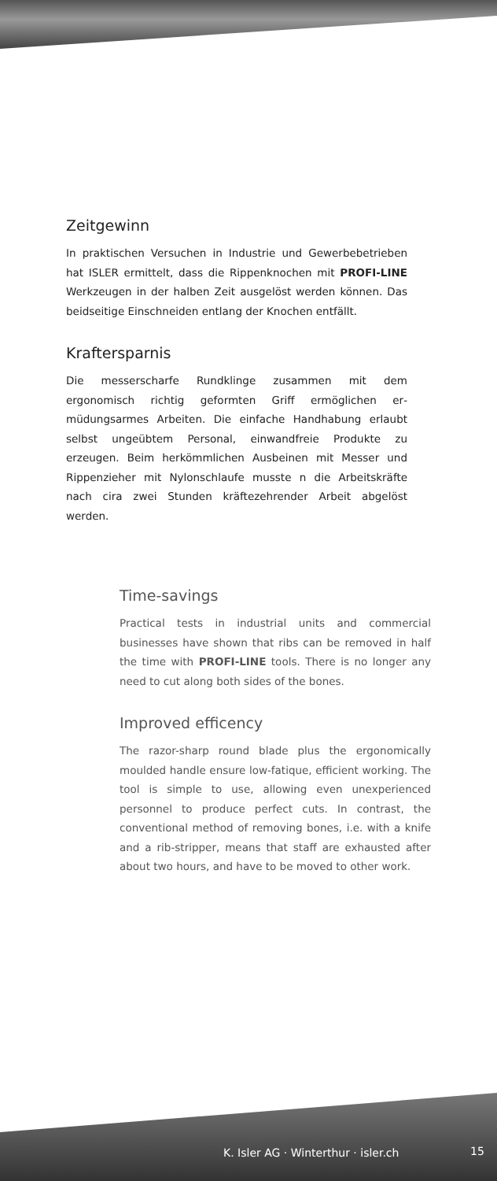Zeitgewinn
In praktischen Versuchen in Industrie und Gewerbe­betrieben hat ISLER ermittelt, dass die Rippen­knochen mit PROFI-LINE Werkzeugen in der halben Zeit ausgelöst werden können. Das beidseitige Einschneiden entlang der Knochen entfällt.
Kraftersparnis
Die messerscharfe Rundklinge zusammen mit dem ergonomisch richtig geformten Griff ermöglichen er­müdungsarmes Arbeiten. Die einfache Handhabung erlaubt selbst ungeübtem Personal, einwandfreie Pro­dukte zu erzeugen. Beim herkömmlichen Ausbeinen mit Messer und Rippenzieher mit Nylonschlaufe musste n die Arbeitskräfte nach cira zwei Stunden kräftezehrender Arbeit abgelöst werden.
Time-savings
Practical tests in industrial units and commercial businesses have shown that ribs can be removed in half the time with PROFI-LINE tools. There is no longer any need to cut along both sides of the bones.
Improved efficency
The razor-sharp round blade plus the ergono­mically moulded handle ensure low-fatique, efficient working. The tool is simple to use, allowing even unexperienced personnel to pro­duce perfect cuts. In contrast, the conventio­nal method of removing bones, i.e. with a knife and a rib-stripper, means that staff are exhausted after about two hours, and have to be moved to other work.
K. Isler AG · Winterthur · isler.ch
15